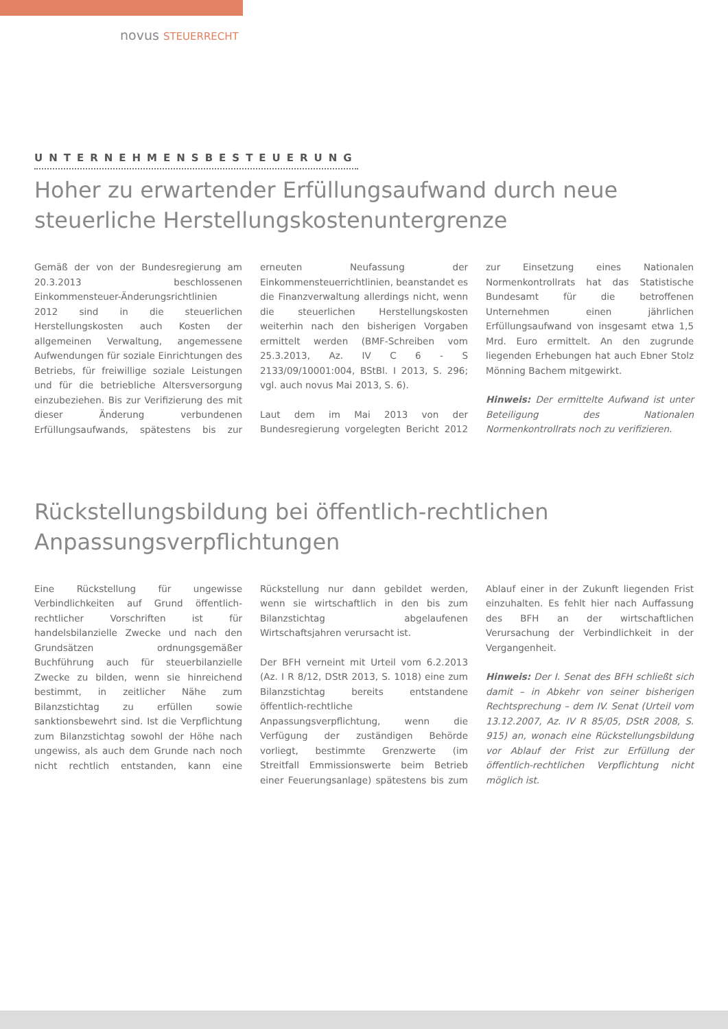novus STEUERRECHT
UNTERNEHMENSBESTEUERUNG
Hoher zu erwartender Erfüllungsaufwand durch neue steuerliche Herstellungskostenuntergrenze
Gemäß der von der Bundesregierung am 20.3.2013 beschlossenen Einkommensteuer-Änderungsrichtlinien 2012 sind in die steuerlichen Herstellungskosten auch Kosten der allgemeinen Verwaltung, angemessene Aufwendungen für soziale Einrichtungen des Betriebs, für freiwillige soziale Leistungen und für die betriebliche Altersversorgung einzubeziehen. Bis zur Verifizierung des mit dieser Änderung verbundenen Erfüllungsaufwands, spätestens bis zur erneuten Neufassung der Einkommensteuerrichtlinien, beanstandet es die Finanzverwaltung allerdings nicht, wenn die steuerlichen Herstellungskosten weiterhin nach den bisherigen Vorgaben ermittelt werden (BMF-Schreiben vom 25.3.2013, Az. IV C 6 - S 2133/09/10001:004, BStBl. I 2013, S. 296; vgl. auch novus Mai 2013, S. 6).
Laut dem im Mai 2013 von der Bundesregierung vorgelegten Bericht 2012 zur Einsetzung eines Nationalen Normenkontrollrats hat das Statistische Bundesamt für die betroffenen Unternehmen einen jährlichen Erfüllungsaufwand von insgesamt etwa 1,5 Mrd. Euro ermittelt. An den zugrunde liegenden Erhebungen hat auch Ebner Stolz Mönning Bachem mitgewirkt.
Hinweis: Der ermittelte Aufwand ist unter Beteiligung des Nationalen Normenkontrollrats noch zu verifizieren.
Rückstellungsbildung bei öffentlich-rechtlichen Anpassungsverpflichtungen
Eine Rückstellung für ungewisse Verbindlichkeiten auf Grund öffentlich-rechtlicher Vorschriften ist für handelsbilanzielle Zwecke und nach den Grundsätzen ordnungsgemäßer Buchführung auch für steuerbilanzielle Zwecke zu bilden, wenn sie hinreichend bestimmt, in zeitlicher Nähe zum Bilanzstichtag zu erfüllen sowie sanktionsbewehrt sind. Ist die Verpflichtung zum Bilanzstichtag sowohl der Höhe nach ungewiss, als auch dem Grunde nach noch nicht rechtlich entstanden, kann eine Rückstellung nur dann gebildet werden, wenn sie wirtschaftlich in den bis zum Bilanzstichtag abgelaufenen Wirtschaftsjahren verursacht ist.
Der BFH verneint mit Urteil vom 6.2.2013 (Az. I R 8/12, DStR 2013, S. 1018) eine zum Bilanzstichtag bereits entstandene öffentlich-rechtliche Anpassungsverpflichtung, wenn die Verfügung der zuständigen Behörde vorliegt, bestimmte Grenzwerte (im Streitfall Emmissionswerte beim Betrieb einer Feuerungsanlage) spätestens bis zum Ablauf einer in der Zukunft liegenden Frist einzuhalten. Es fehlt hier nach Auffassung des BFH an der wirtschaftlichen Verursachung der Verbindlichkeit in der Vergangenheit.
Hinweis: Der I. Senat des BFH schließt sich damit – in Abkehr von seiner bisherigen Rechtsprechung – dem IV. Senat (Urteil vom 13.12.2007, Az. IV R 85/05, DStR 2008, S. 915) an, wonach eine Rückstellungsbildung vor Ablauf der Frist zur Erfüllung der öffentlich-rechtlichen Verpflichtung nicht möglich ist.